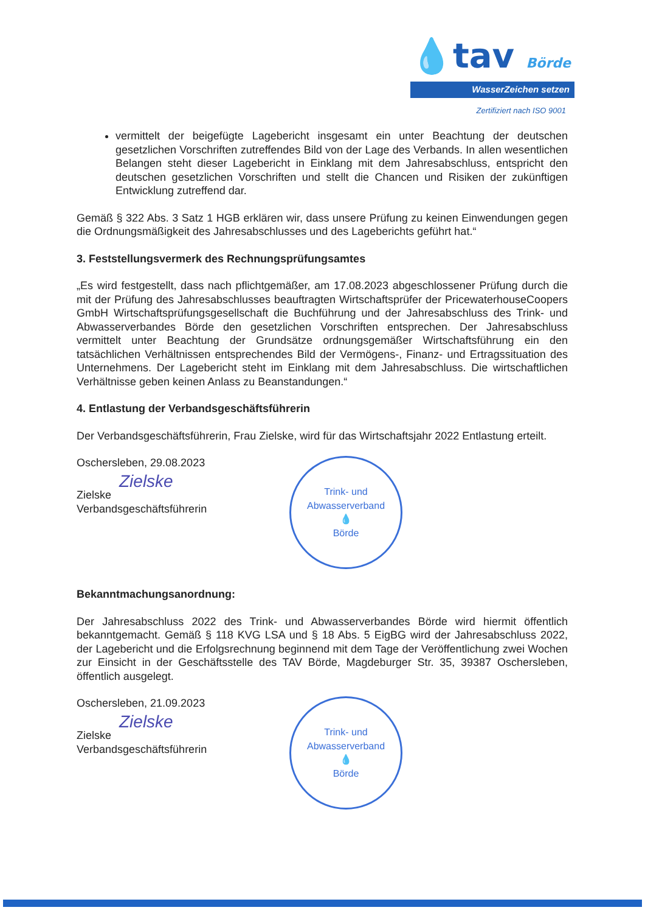💧tav Börde
WasserZeichen setzen
Zertifiziert nach ISO 9001
vermittelt der beigefügte Lagebericht insgesamt ein unter Beachtung der deutschen gesetzlichen Vorschriften zutreffendes Bild von der Lage des Verbands. In allen wesentlichen Belangen steht dieser Lagebericht in Einklang mit dem Jahresabschluss, entspricht den deutschen gesetzlichen Vorschriften und stellt die Chancen und Risiken der zukünftigen Entwicklung zutreffend dar.
Gemäß § 322 Abs. 3 Satz 1 HGB erklären wir, dass unsere Prüfung zu keinen Einwendungen gegen die Ordnungsmäßigkeit des Jahresabschlusses und des Lageberichts geführt hat.“
3. Feststellungsvermerk des Rechnungsprüfungsamtes
„Es wird festgestellt, dass nach pflichtgemäßer, am 17.08.2023 abgeschlossener Prüfung durch die mit der Prüfung des Jahresabschlusses beauftragten Wirtschaftsprüfer der PricewaterhouseCoopers GmbH Wirtschaftsprüfungsgesellschaft die Buchführung und der Jahresabschluss des Trink- und Abwasserverbandes Börde den gesetzlichen Vorschriften entsprechen. Der Jahresabschluss vermittelt unter Beachtung der Grundsätze ordnungsgemäßer Wirtschaftsführung ein den tatsächlichen Verhältnissen entsprechendes Bild der Vermögens-, Finanz- und Ertragssituation des Unternehmens. Der Lagebericht steht im Einklang mit dem Jahresabschluss. Die wirtschaftlichen Verhältnisse geben keinen Anlass zu Beanstandungen.“
4. Entlastung der Verbandsgeschäftsführerin
Der Verbandsgeschäftsführerin, Frau Zielske, wird für das Wirtschaftsjahr 2022 Entlastung erteilt.
Oschersleben, 29.08.2023
Zielske
Zielske
Verbandsgeschäftsführerin
Trink- und Abwasserverband
💧
Börde
Bekanntmachungsanordnung:
Der Jahresabschluss 2022 des Trink- und Abwasserverbandes Börde wird hiermit öffentlich bekanntgemacht. Gemäß § 118 KVG LSA und § 18 Abs. 5 EigBG wird der Jahresabschluss 2022, der Lagebericht und die Erfolgsrechnung beginnend mit dem Tage der Veröffentlichung zwei Wochen zur Einsicht in der Geschäftsstelle des TAV Börde, Magdeburger Str. 35, 39387 Oschersleben, öffentlich ausgelegt.
Oschersleben, 21.09.2023
Zielske
Zielske
Verbandsgeschäftsführerin
Trink- und Abwasserverband
💧
Börde